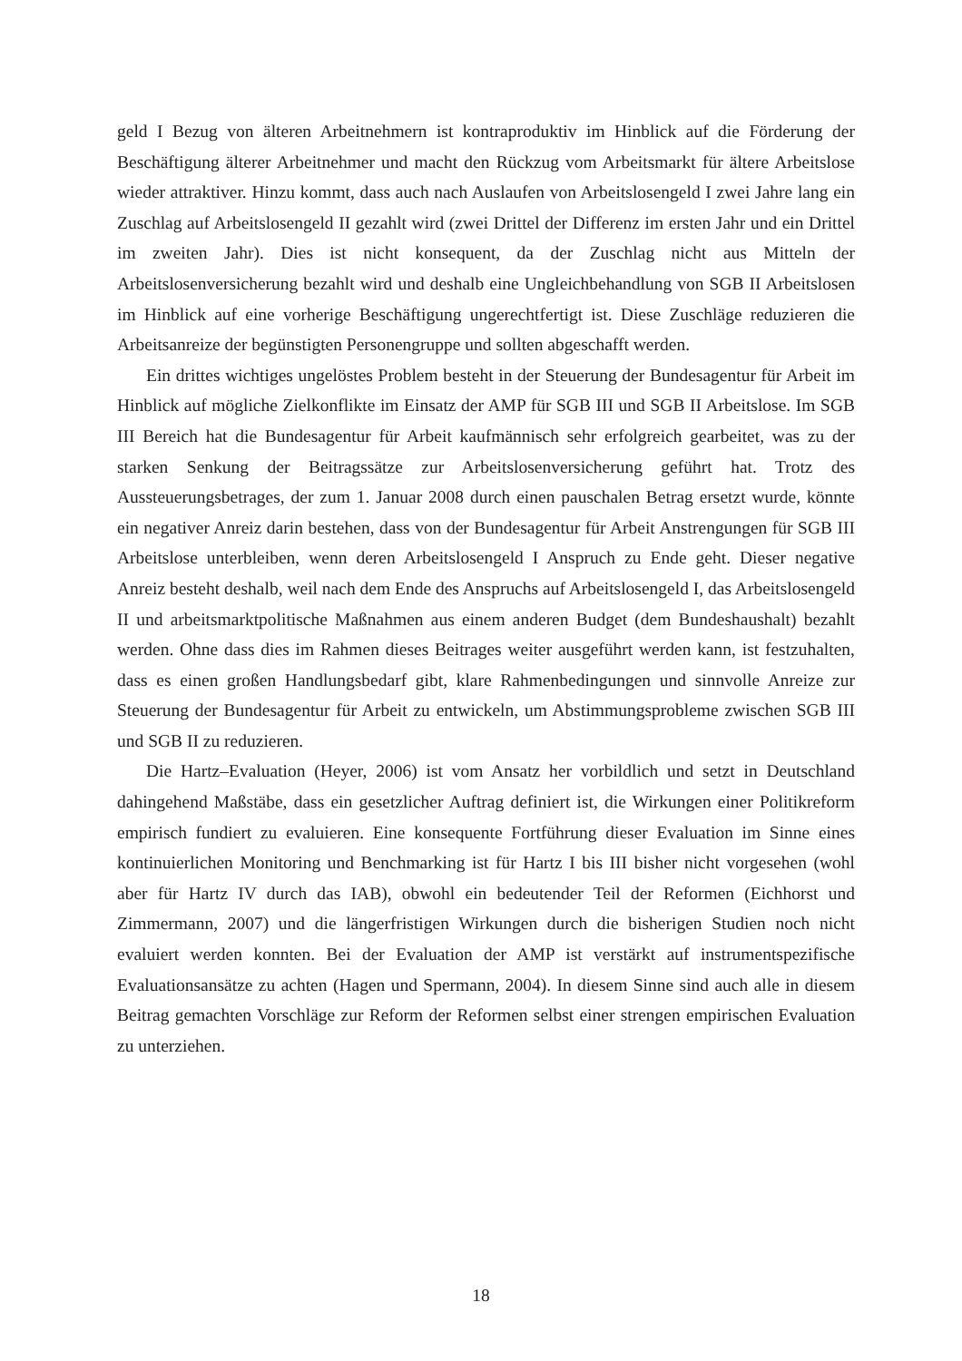geld I Bezug von älteren Arbeitnehmern ist kontraproduktiv im Hinblick auf die Förderung der Beschäftigung älterer Arbeitnehmer und macht den Rückzug vom Arbeitsmarkt für ältere Arbeitslose wieder attraktiver. Hinzu kommt, dass auch nach Auslaufen von Arbeitslosengeld I zwei Jahre lang ein Zuschlag auf Arbeitslosengeld II gezahlt wird (zwei Drittel der Differenz im ersten Jahr und ein Drittel im zweiten Jahr). Dies ist nicht konsequent, da der Zuschlag nicht aus Mitteln der Arbeitslosenversicherung bezahlt wird und deshalb eine Ungleichbehandlung von SGB II Arbeitslosen im Hinblick auf eine vorherige Beschäftigung ungerechtfertigt ist. Diese Zuschläge reduzieren die Arbeitsanreize der begünstigten Personengruppe und sollten abgeschafft werden.
Ein drittes wichtiges ungelöstes Problem besteht in der Steuerung der Bundesagentur für Arbeit im Hinblick auf mögliche Zielkonflikte im Einsatz der AMP für SGB III und SGB II Arbeitslose. Im SGB III Bereich hat die Bundesagentur für Arbeit kaufmännisch sehr erfolgreich gearbeitet, was zu der starken Senkung der Beitragssätze zur Arbeitslosenversicherung geführt hat. Trotz des Aussteuerungsbetrages, der zum 1. Januar 2008 durch einen pauschalen Betrag ersetzt wurde, könnte ein negativer Anreiz darin bestehen, dass von der Bundesagentur für Arbeit Anstrengungen für SGB III Arbeitslose unterbleiben, wenn deren Arbeitslosengeld I Anspruch zu Ende geht. Dieser negative Anreiz besteht deshalb, weil nach dem Ende des Anspruchs auf Arbeitslosengeld I, das Arbeitslosengeld II und arbeitsmarktpolitische Maßnahmen aus einem anderen Budget (dem Bundeshaushalt) bezahlt werden. Ohne dass dies im Rahmen dieses Beitrages weiter ausgeführt werden kann, ist festzuhalten, dass es einen großen Handlungsbedarf gibt, klare Rahmenbedingungen und sinnvolle Anreize zur Steuerung der Bundesagentur für Arbeit zu entwickeln, um Abstimmungsprobleme zwischen SGB III und SGB II zu reduzieren.
Die Hartz–Evaluation (Heyer, 2006) ist vom Ansatz her vorbildlich und setzt in Deutschland dahingehend Maßstäbe, dass ein gesetzlicher Auftrag definiert ist, die Wirkungen einer Politikreform empirisch fundiert zu evaluieren. Eine konsequente Fortführung dieser Evaluation im Sinne eines kontinuierlichen Monitoring und Benchmarking ist für Hartz I bis III bisher nicht vorgesehen (wohl aber für Hartz IV durch das IAB), obwohl ein bedeutender Teil der Reformen (Eichhorst und Zimmermann, 2007) und die längerfristigen Wirkungen durch die bisherigen Studien noch nicht evaluiert werden konnten. Bei der Evaluation der AMP ist verstärkt auf instrumentspezifische Evaluationsansätze zu achten (Hagen und Spermann, 2004). In diesem Sinne sind auch alle in diesem Beitrag gemachten Vorschläge zur Reform der Reformen selbst einer strengen empirischen Evaluation zu unterziehen.
18